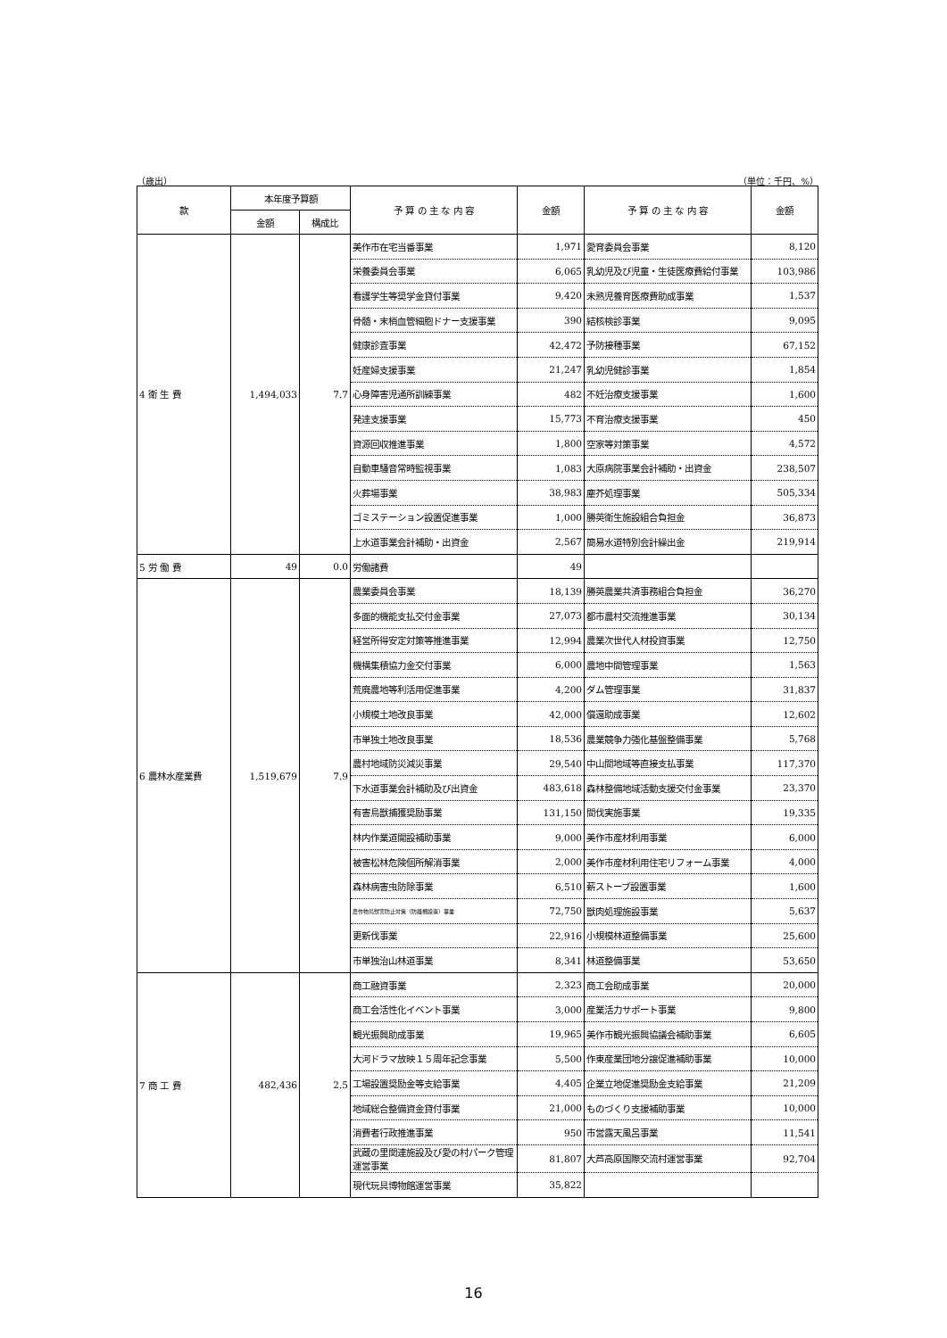（歳出） （単位：千円、%）
| 款 | 本年度予算額 | | 予 算 の 主 な 内 容 | 金額 | 予 算 の 主 な 内 容 | 金額 |
| --- | --- | --- | --- | --- | --- | --- |
| | 金額 | 構成比 | | | | |
| 4 衛 生 費 | 1,494,033 | 7.7 | 美作市在宅当番事業 | 1,971 | 愛育委員会事業 | 8,120 |
| | | | 栄養委員会事業 | 6,065 | 乳幼児及び児童・生徒医療費給付事業 | 103,986 |
| | | | 看護学生等奨学金貸付事業 | 9,420 | 未熟児養育医療費助成事業 | 1,537 |
| | | | 骨髄・末梢血管細胞ドナー支援事業 | 390 | 結核検診事業 | 9,095 |
| | | | 健康診査事業 | 42,472 | 予防接種事業 | 67,152 |
| | | | 妊産婦支援事業 | 21,247 | 乳幼児健診事業 | 1,854 |
| | | | 心身障害児通所訓練事業 | 482 | 不妊治療支援事業 | 1,600 |
| | | | 発達支援事業 | 15,773 | 不育治療支援事業 | 450 |
| | | | 資源回収推進事業 | 1,800 | 空家等対策事業 | 4,572 |
| | | | 自動車騒音常時監視事業 | 1,083 | 大原病院事業会計補助・出資金 | 238,507 |
| | | | 火葬場事業 | 38,983 | 塵芥処理事業 | 505,334 |
| | | | ゴミステーション設置促進事業 | 1,000 | 勝英衛生施設組合負担金 | 36,873 |
| | | | 上水道事業会計補助・出資金 | 2,567 | 簡易水道特別会計繰出金 | 219,914 |
| 5 労 働 費 | 49 | 0.0 | 労働諸費 | 49 | | |
| 6 農林水産業費 | 1,519,679 | 7.9 | 農業委員会事業 | 18,139 | 勝英農業共済事務組合負担金 | 36,270 |
| | | | 多面的機能支払交付金事業 | 27,073 | 都市農村交流推進事業 | 30,134 |
| | | | 経営所得安定対策等推進事業 | 12,994 | 農業次世代人材投資事業 | 12,750 |
| | | | 機構集積協力金交付事業 | 6,000 | 農地中間管理事業 | 1,563 |
| | | | 荒廃農地等利活用促進事業 | 4,200 | ダム管理事業 | 31,837 |
| | | | 小規模土地改良事業 | 42,000 | 償還助成事業 | 12,602 |
| | | | 市単独土地改良事業 | 18,536 | 農業競争力強化基盤整備事業 | 5,768 |
| | | | 農村地域防災減災事業 | 29,540 | 中山間地域等直接支払事業 | 117,370 |
| | | | 下水道事業会計補助及び出資金 | 483,618 | 森林整備地域活動支援交付金事業 | 23,370 |
| | | | 有害鳥獣捕獲奨励事業 | 131,150 | 間伐実施事業 | 19,335 |
| | | | 林内作業道開設補助事業 | 9,000 | 美作市産材利用事業 | 6,000 |
| | | | 被害松林危険個所解消事業 | 2,000 | 美作市産材利用住宅リフォーム事業 | 4,000 |
| | | | 森林病害虫防除事業 | 6,510 | 薪ストーブ設置事業 | 1,600 |
| | | | 農作物鳥獣害防止対策（防護柵設置）事業 | 72,750 | 獣肉処理施設事業 | 5,637 |
| | | | 更新伐事業 | 22,916 | 小規模林道整備事業 | 25,600 |
| | | | 市単独治山林道事業 | 8,341 | 林道整備事業 | 53,650 |
| 7 商 工 費 | 482,436 | 2.5 | 商工融資事業 | 2,323 | 商工会助成事業 | 20,000 |
| | | | 商工会活性化イベント事業 | 3,000 | 産業活力サポート事業 | 9,800 |
| | | | 観光振興助成事業 | 19,965 | 美作市観光振興協議会補助事業 | 6,605 |
| | | | 大河ドラマ放映１５周年記念事業 | 5,500 | 作東産業団地分譲促進補助事業 | 10,000 |
| | | | 工場設置奨励金等支給事業 | 4,405 | 企業立地促進奨励金支給事業 | 21,209 |
| | | | 地域総合整備資金貸付事業 | 21,000 | ものづくり支援補助事業 | 10,000 |
| | | | 消費者行政推進事業 | 950 | 市営露天風呂事業 | 11,541 |
| | | | 武蔵の里関連施設及び愛の村パーク管理運営事業 | 81,807 | 大芦高原国際交流村運営事業 | 92,704 |
| | | | 現代玩具博物館運営事業 | 35,822 | | |
16